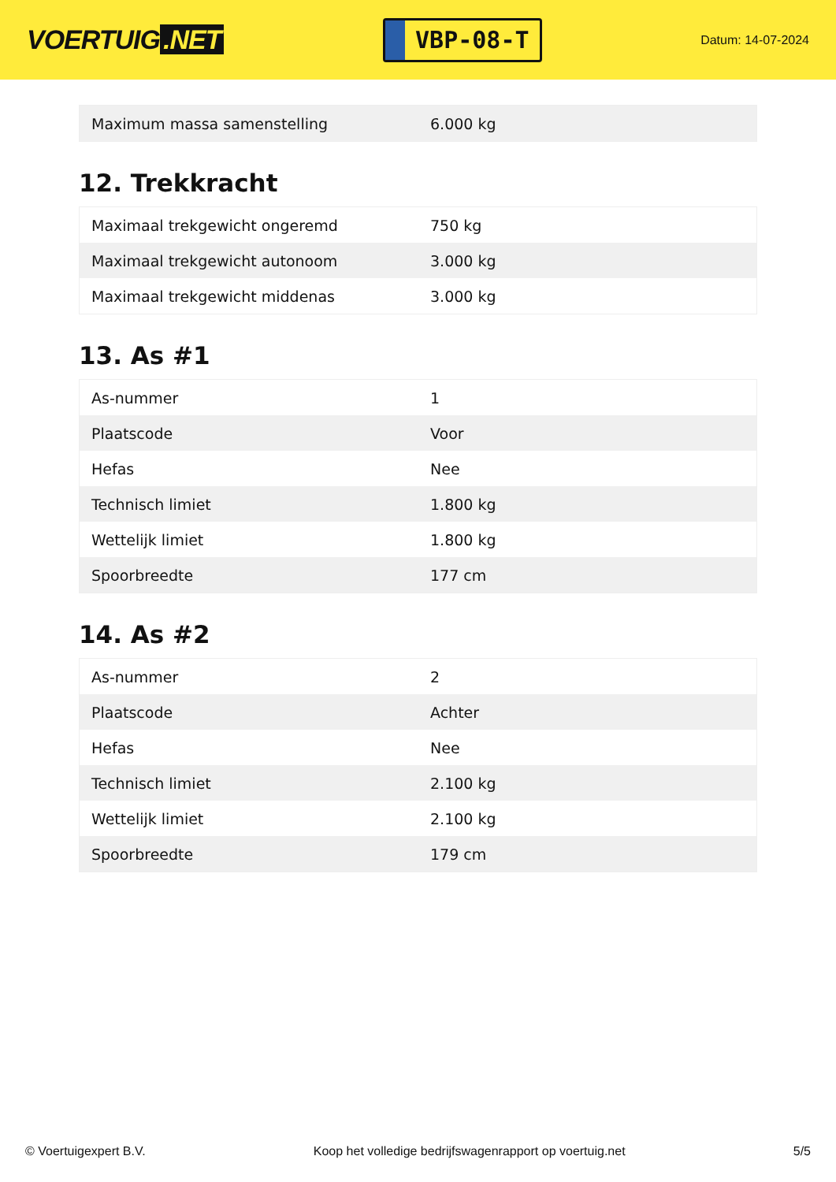VOERTUIG.NET
VBP-08-T
Datum: 14-07-2024
| Maximum massa samenstelling | 6.000 kg |
12. Trekkracht
| Maximaal trekgewicht ongeremd | 750 kg |
| Maximaal trekgewicht autonoom | 3.000 kg |
| Maximaal trekgewicht middenas | 3.000 kg |
13. As #1
| As-nummer | 1 |
| Plaatscode | Voor |
| Hefas | Nee |
| Technisch limiet | 1.800 kg |
| Wettelijk limiet | 1.800 kg |
| Spoorbreedte | 177 cm |
14. As #2
| As-nummer | 2 |
| Plaatscode | Achter |
| Hefas | Nee |
| Technisch limiet | 2.100 kg |
| Wettelijk limiet | 2.100 kg |
| Spoorbreedte | 179 cm |
© Voertuigexpert B.V. Koop het volledige bedrijfswagenrapport op voertuig.net 5/5